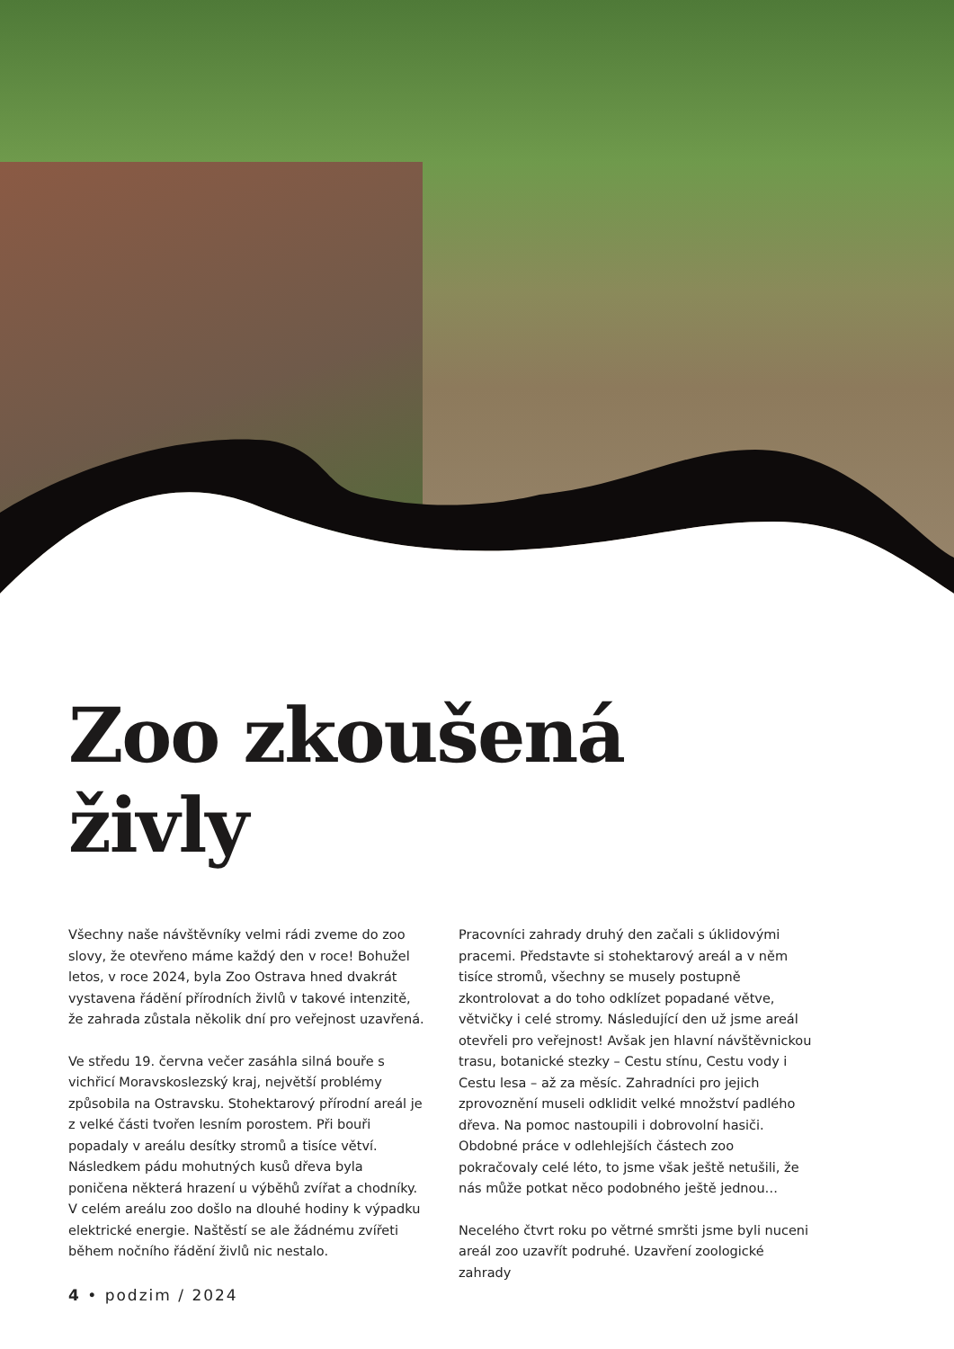Zoo zkoušená
živly
Všechny naše návštěvníky velmi rádi zveme do zoo slovy, že otevřeno máme každý den v roce! Bohužel letos, v roce 2024, byla Zoo Ostrava hned dvakrát vystavena řádění přírodních živlů v takové intenzitě, že zahrada zůstala několik dní pro veřejnost uzavřená.
Ve středu 19. června večer zasáhla silná bouře s vichřicí Moravskoslezský kraj, největší problémy způsobila na Ostravsku. Stohektarový přírodní areál je z velké části tvořen lesním porostem. Při bouři popadaly v areálu desítky stromů a tisíce větví. Následkem pádu mohutných kusů dřeva byla poničena některá hrazení u výběhů zvířat a chodníky. V celém areálu zoo došlo na dlouhé hodiny k výpadku elektrické energie. Naštěstí se ale žádnému zvířeti během nočního řádění živlů nic nestalo.
Pracovníci zahrady druhý den začali s úklidovými pracemi. Představte si stohektarový areál a v něm tisíce stromů, všechny se musely postupně zkontrolovat a do toho odklízet popadané větve, větvičky i celé stromy. Následující den už jsme areál otevřeli pro veřejnost! Avšak jen hlavní návštěvnickou trasu, botanické stezky – Cestu stínu, Cestu vody i Cestu lesa – až za měsíc. Zahradníci pro jejich zprovoznění museli odklidit velké množství padlého dřeva. Na pomoc nastoupili i dobrovolní hasiči. Obdobné práce v odlehlejších částech zoo pokračovaly celé léto, to jsme však ještě netušili, že nás může potkat něco podobného ještě jednou…
Necelého čtvrt roku po větrné smršti jsme byli nuceni areál zoo uzavřít podruhé. Uzavření zoologické zahrady
4 • podzim / 2024